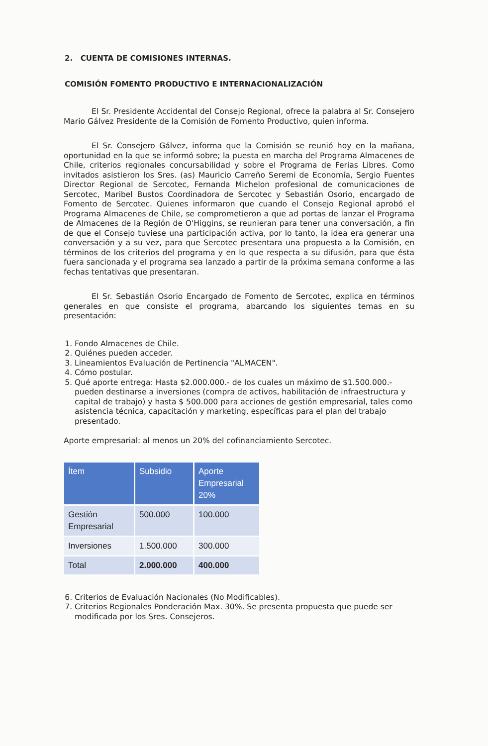2. CUENTA DE COMISIONES INTERNAS.
COMISIÓN FOMENTO PRODUCTIVO E INTERNACIONALIZACIÓN
El Sr. Presidente Accidental del Consejo Regional, ofrece la palabra al Sr. Consejero Mario Gálvez Presidente de la Comisión de Fomento Productivo, quien informa.
El Sr. Consejero Gálvez, informa que la Comisión se reunió hoy en la mañana, oportunidad en la que se informó sobre; la puesta en marcha del Programa Almacenes de Chile, criterios regionales concursabilidad y sobre el Programa de Ferias Libres. Como invitados asistieron los Sres. (as) Mauricio Carreño Seremi de Economía, Sergio Fuentes Director Regional de Sercotec, Fernanda Michelon profesional de comunicaciones de Sercotec, Maribel Bustos Coordinadora de Sercotec y Sebastián Osorio, encargado de Fomento de Sercotec. Quienes informaron que cuando el Consejo Regional aprobó el Programa Almacenes de Chile, se comprometieron a que ad portas de lanzar el Programa de Almacenes de la Región de O'Higgins, se reunieran para tener una conversación, a fin de que el Consejo tuviese una participación activa, por lo tanto, la idea era generar una conversación y a su vez, para que Sercotec presentara una propuesta a la Comisión, en términos de los criterios del programa y en lo que respecta a su difusión, para que ésta fuera sancionada y el programa sea lanzado a partir de la próxima semana conforme a las fechas tentativas que presentaran.
El Sr. Sebastián Osorio Encargado de Fomento de Sercotec, explica en términos generales en que consiste el programa, abarcando los siguientes temas en su presentación:
1. Fondo Almacenes de Chile.
2. Quiénes pueden acceder.
3. Lineamientos Evaluación de Pertinencia "ALMACEN".
4. Cómo postular.
5. Qué aporte entrega: Hasta $2.000.000.- de los cuales un máximo de $1.500.000.- pueden destinarse a inversiones (compra de activos, habilitación de infraestructura y capital de trabajo) y hasta $ 500.000 para acciones de gestión empresarial, tales como asistencia técnica, capacitación y marketing, específicas para el plan del trabajo presentado.
Aporte empresarial: al menos un 20% del cofinanciamiento Sercotec.
| Ítem | Subsidio | Aporte Empresarial 20% |
| --- | --- | --- |
| Gestión Empresarial | 500.000 | 100.000 |
| Inversiones | 1.500.000 | 300.000 |
| Total | 2.000.000 | 400.000 |
6. Criterios de Evaluación Nacionales (No Modificables).
7. Criterios Regionales Ponderación Max. 30%. Se presenta propuesta que puede ser modificada por los Sres. Consejeros.